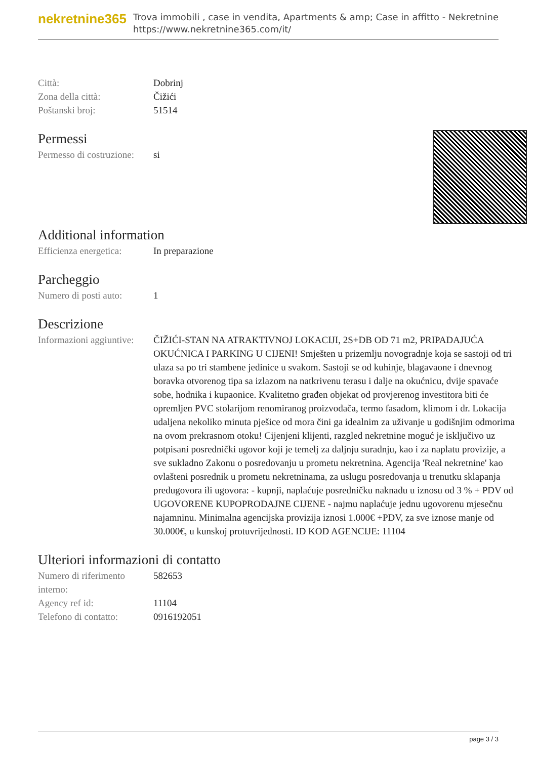nekretnine365
Trova immobili , case in vendita, Apartments & amp; Case in affitto - Nekretnine
https://www.nekretnine365.com/it/
| Città: | Dobrinj |
| Zona della città: | Čižići |
| Poštanski broj: | 51514 |
Permessi
| Permesso di costruzione: | si |
Additional information
| Efficienza energetica: | In preparazione |
Parcheggio
| Numero di posti auto: | 1 |
Descrizione
| Informazioni aggiuntive: | ČIŽIĆI-STAN NA ATRAKTIVNOJ LOKACIJI, 2S+DB OD 71 m2, PRIPADAJUĆA OKUĆNICA I PARKING U CIJENI! Smješten u prizemlju novogradnje koja se sastoji od tri ulaza sa po tri stambene jedinice u svakom. Sastoji se od kuhinje, blagavaone i dnevnog boravka otvorenog tipa sa izlazom na natkrivenu terasu i dalje na okućnicu, dvije spavaće sobe, hodnika i kupaonice. Kvalitetno građen objekat od provjerenog investitora biti će opremljen PVC stolarijom renomiranog proizvođača, termo fasadom, klimom i dr. Lokacija udaljena nekoliko minuta pješice od mora čini ga idealnim za uživanje u godišnjim odmorima na ovom prekrasnom otoku! Cijenjeni klijenti, razgled nekretnine moguć je isključivo uz potpisani posrednički ugovor koji je temelj za daljnju suradnju, kao i za naplatu provizije, a sve sukladno Zakonu o posredovanju u prometu nekretnina. Agencija 'Real nekretnine' kao ovlašteni posrednik u prometu nekretninama, za uslugu posredovanja u trenutku sklapanja predugovora ili ugovora: - kupnji, naplaćuje posredničku naknadu u iznosu od 3 % + PDV od UGOVORENE KUPOPRODAJNE CIJENE - najmu naplaćuje jednu ugovorenu mjesečnu najamninu. Minimalna agencijska provizija iznosi 1.000€ +PDV, za sve iznose manje od 30.000€, u kunskoj protuvrijednosti. ID KOD AGENCIJE: 11104 |
Ulteriori informazioni di contatto
| Numero di riferimento interno: | 582653 |
| Agency ref id: | 11104 |
| Telefono di contatto: | 0916192051 |
page 3 / 3